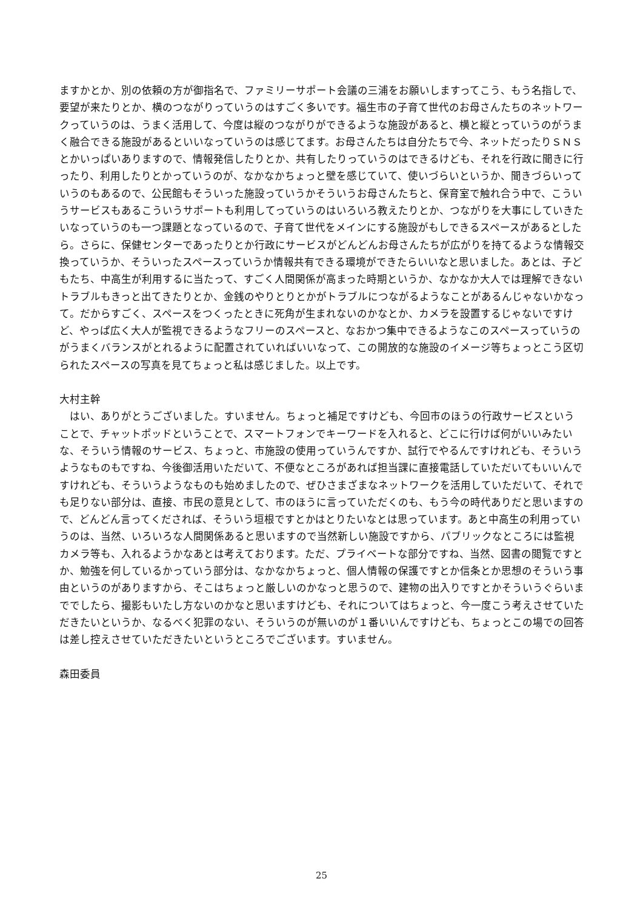ますかとか、別の依頼の方が御指名で、ファミリーサポート会議の三浦をお願いしますってこう、もう名指しで、要望が来たりとか、横のつながりっていうのはすごく多いです。福生市の子育て世代のお母さんたちのネットワークっていうのは、うまく活用して、今度は縦のつながりができるような施設があると、横と縦とっていうのがうまく融合できる施設があるといいなっていうのは感じてます。お母さんたちは自分たちで今、ネットだったりＳＮＳとかいっぱいありますので、情報発信したりとか、共有したりっていうのはできるけども、それを行政に聞きに行ったり、利用したりとかっていうのが、なかなかちょっと壁を感じていて、使いづらいというか、聞きづらいっていうのもあるので、公民館もそういった施設っていうかそういうお母さんたちと、保育室で触れ合う中で、こういうサービスもあるこういうサポートも利用してっていうのはいろいろ教えたりとか、つながりを大事にしていきたいなっていうのも一つ課題となっているので、子育て世代をメインにする施設がもしできるスペースがあるとしたら。さらに、保健センターであったりとか行政にサービスがどんどんお母さんたちが広がりを持てるような情報交換っていうか、そういったスペースっていうか情報共有できる環境ができたらいいなと思いました。あとは、子どもたち、中高生が利用するに当たって、すごく人間関係が高まった時期というか、なかなか大人では理解できないトラブルもきっと出てきたりとか、金銭のやりとりとかがトラブルにつながるようなことがあるんじゃないかなって。だからすごく、スペースをつくったときに死角が生まれないのかなとか、カメラを設置するじゃないですけど、やっぱ広く大人が監視できるようなフリーのスペースと、なおかつ集中できるようなこのスペースっていうのがうまくバランスがとれるように配置されていればいいなって、この開放的な施設のイメージ等ちょっとこう区切られたスペースの写真を見てちょっと私は感じました。以上です。
大村主幹
　はい、ありがとうございました。すいません。ちょっと補足ですけども、今回市のほうの行政サービスということで、チャットポッドということで、スマートフォンでキーワードを入れると、どこに行けば何がいいみたいな、そういう情報のサービス、ちょっと、市施設の使用っていうんですか、試行でやるんですけれども、そういうようなものもですね、今後御活用いただいて、不便なところがあれば担当課に直接電話していただいてもいいんですけれども、そういうようなものも始めましたので、ぜひさまざまなネットワークを活用していただいて、それでも足りない部分は、直接、市民の意見として、市のほうに言っていただくのも、もう今の時代ありだと思いますので、どんどん言ってくだされば、そういう垣根ですとかはとりたいなとは思っています。あと中高生の利用っていうのは、当然、いろいろな人間関係あると思いますので当然新しい施設ですから、パブリックなところには監視カメラ等も、入れるようかなあとは考えております。ただ、プライベートな部分ですね、当然、図書の閲覧ですとか、勉強を何しているかっていう部分は、なかなかちょっと、個人情報の保護ですとか信条とか思想のそういう事由というのがありますから、そこはちょっと厳しいのかなっと思うので、建物の出入りですとかそういうぐらいまででしたら、撮影もいたし方ないのかなと思いますけども、それについてはちょっと、今一度こう考えさせていただきたいというか、なるべく犯罪のない、そういうのが無いのが１番いいんですけども、ちょっとこの場での回答は差し控えさせていただきたいというところでございます。すいません。
森田委員
25